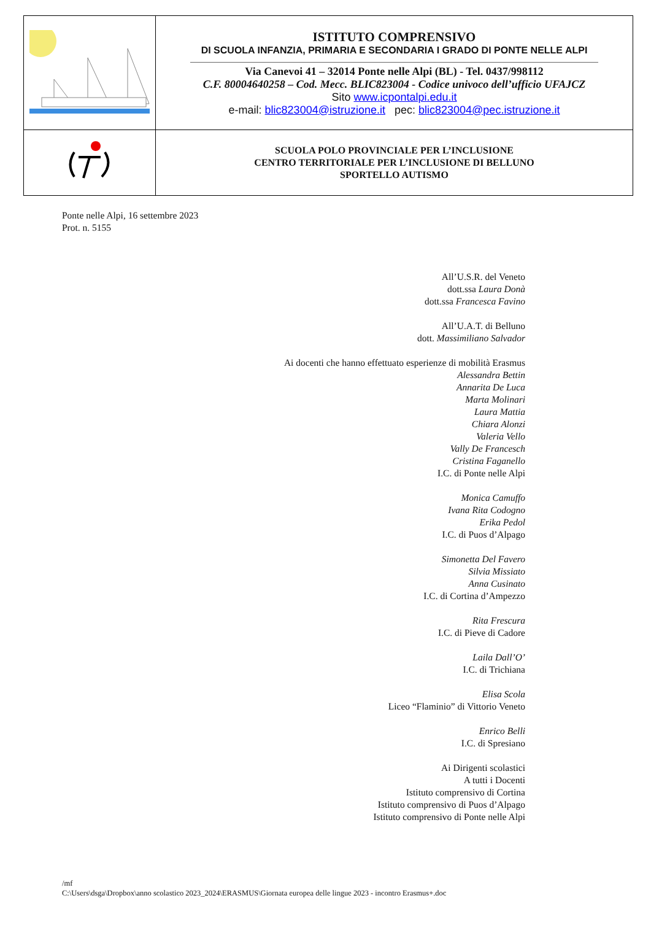| | ISTITUTO COMPRENSIVO DI SCUOLA INFANZIA, PRIMARIA E SECONDARIA I GRADO DI PONTE NELLE ALPI Via Canevoi 41 – 32014 Ponte nelle Alpi (BL) - Tel. 0437/998112 C.F. 80004640258 – Cod. Mecc. BLIC823004 - Codice univoco dell’ufficio UFAJCZ Sito www.icpontalpi.edu.it e-mail: blic823004@istruzione.it pec: blic823004@pec.istruzione.it |
| | SCUOLA POLO PROVINCIALE PER L’INCLUSIONE CENTRO TERRITORIALE PER L’INCLUSIONE DI BELLUNO SPORTELLO AUTISMO |
Ponte nelle Alpi, 16 settembre 2023
Prot. n. 5155
All’U.S.R. del Veneto
dott.ssa Laura Donà
dott.ssa Francesca Favino
All’U.A.T. di Belluno
dott. Massimiliano Salvador
Ai docenti che hanno effettuato esperienze di mobilità Erasmus
Alessandra Bettin
Annarita De Luca
Marta Molinari
Laura Mattia
Chiara Alonzi
Valeria Vello
Vally De Francesch
Cristina Faganello
I.C. di Ponte nelle Alpi
Monica Camuffo
Ivana Rita Codogno
Erika Pedol
I.C. di Puos d’Alpago
Simonetta Del Favero
Silvia Missiato
Anna Cusinato
I.C. di Cortina d’Ampezzo
Rita Frescura
I.C. di Pieve di Cadore
Laila Dall’O’
I.C. di Trichiana
Elisa Scola
Liceo “Flaminio” di Vittorio Veneto
Enrico Belli
I.C. di Spresiano
Ai Dirigenti scolastici
A tutti i Docenti
Istituto comprensivo di Cortina
Istituto comprensivo di Puos d’Alpago
Istituto comprensivo di Ponte nelle Alpi
/mf
C:\Users\dsga\Dropbox\anno scolastico 2023_2024\ERASMUS\Giornata europea delle lingue 2023 - incontro Erasmus+.doc